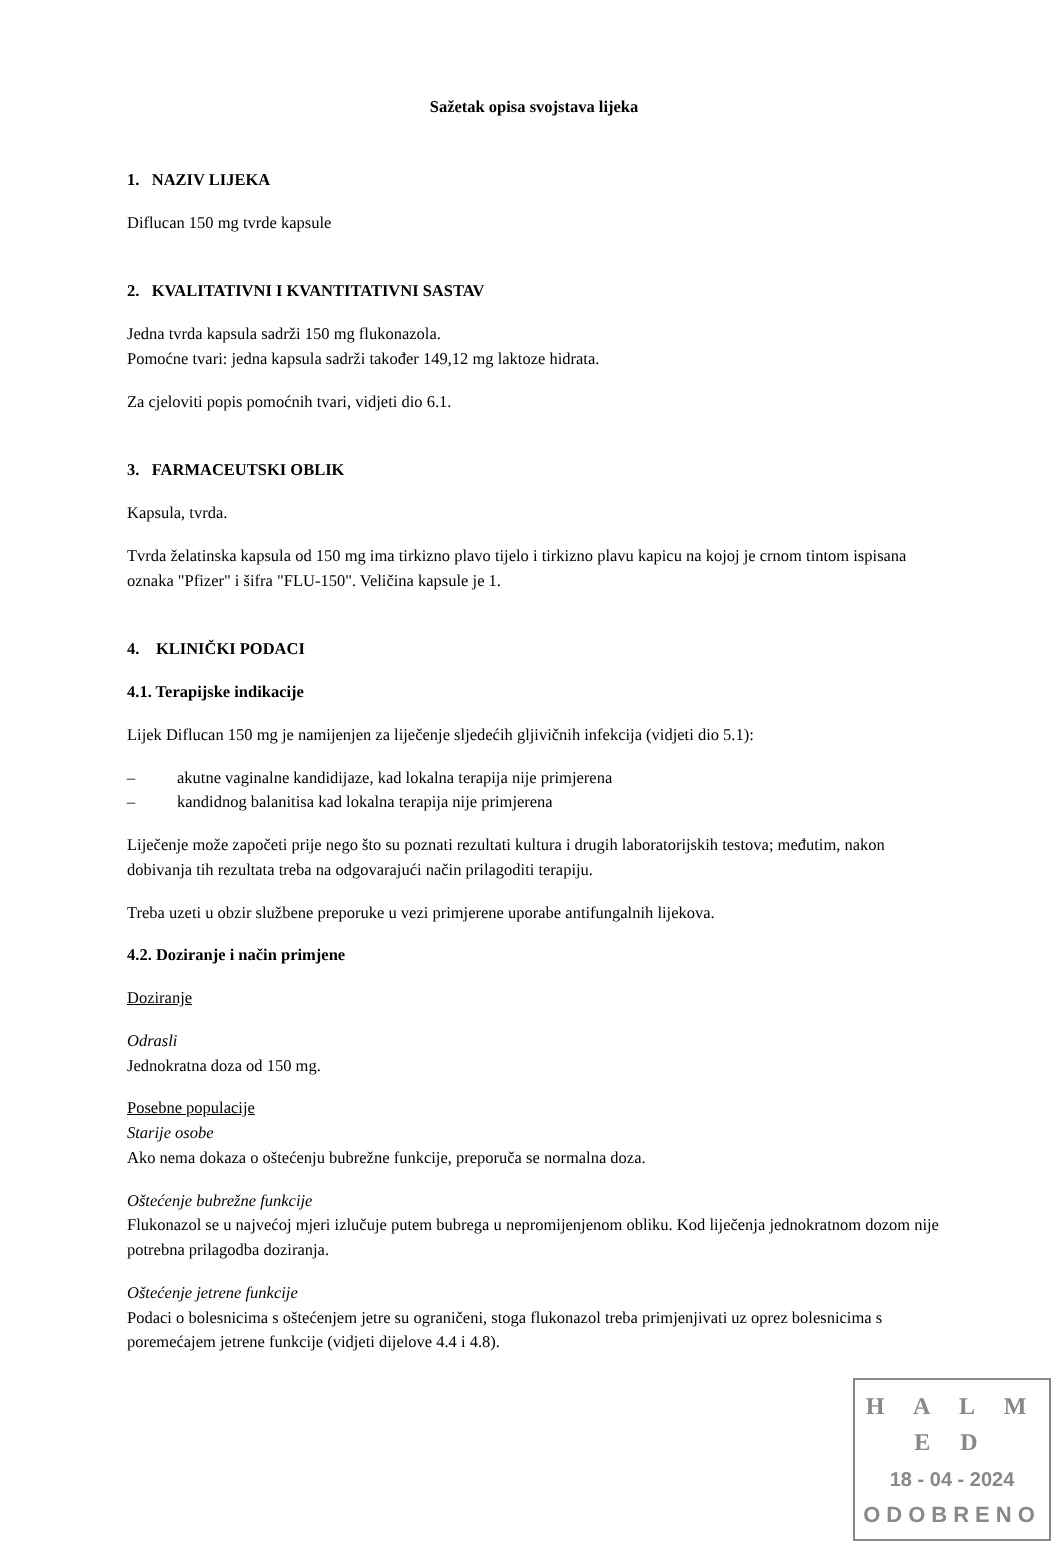Sažetak opisa svojstava lijeka
1. NAZIV LIJEKA
Diflucan 150 mg tvrde kapsule
2. KVALITATIVNI I KVANTITATIVNI SASTAV
Jedna tvrda kapsula sadrži 150 mg flukonazola.
Pomoćne tvari: jedna kapsula sadrži također 149,12 mg laktoze hidrata.
Za cjeloviti popis pomoćnih tvari, vidjeti dio 6.1.
3. FARMACEUTSKI OBLIK
Kapsula, tvrda.
Tvrda želatinska kapsula od 150 mg ima tirkizno plavo tijelo i tirkizno plavu kapicu na kojoj je crnom tintom ispisana oznaka "Pfizer" i šifra "FLU-150". Veličina kapsule je 1.
4. KLINIČKI PODACI
4.1. Terapijske indikacije
Lijek Diflucan 150 mg je namijenjen za liječenje sljedećih gljivičnih infekcija (vidjeti dio 5.1):
– akutne vaginalne kandidijaze, kad lokalna terapija nije primjerena
– kandidnog balanitisa kad lokalna terapija nije primjerena
Liječenje može započeti prije nego što su poznati rezultati kultura i drugih laboratorijskih testova; međutim, nakon dobivanja tih rezultata treba na odgovarajući način prilagoditi terapiju.
Treba uzeti u obzir službene preporuke u vezi primjerene uporabe antifungalnih lijekova.
4.2. Doziranje i način primjene
Doziranje
Odrasli
Jednokratna doza od 150 mg.
Posebne populacije
Starije osobe
Ako nema dokaza o oštećenju bubrežne funkcije, preporuča se normalna doza.
Oštećenje bubrežne funkcije
Flukonazol se u najvećoj mjeri izlučuje putem bubrega u nepromijenjenom obliku. Kod liječenja jednokratnom dozom nije potrebna prilagodba doziranja.
Oštećenje jetrene funkcije
Podaci o bolesnicima s oštećenjem jetre su ograničeni, stoga flukonazol treba primjenjivati uz oprez bolesnicima s poremećajem jetrene funkcije (vidjeti dijelove 4.4 i 4.8).
H A L M E D
18 - 04 - 2024
ODOBRENO